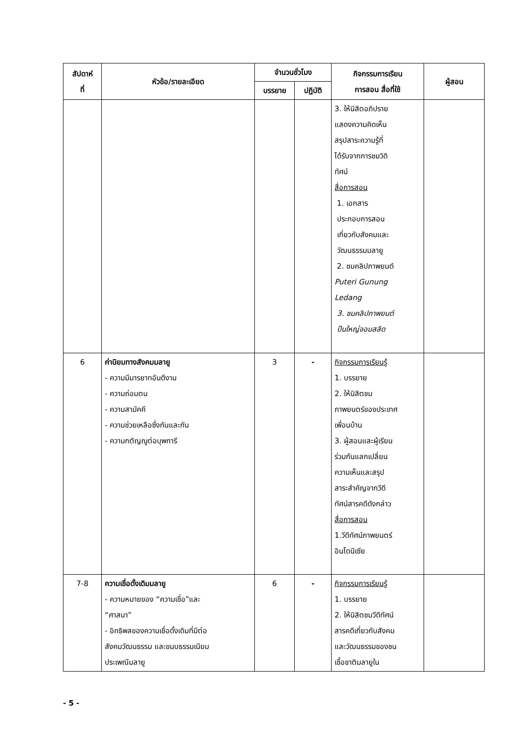| สัปดาห์ ที่ | หัวข้อ/รายละเอียด | จำนวนชั่วโมง | | กิจกรรมการเรียน การสอน สื่อที่ใช้ | ผู้สอน |
| --- | --- | --- | --- | --- | --- |
| | | บรรยาย | ปฏิบัติ | | |
| | | | | 3. ให้นิสิตอภิปราย แสดงความคิดเห็น สรุปสาระความรู้ที่ ได้รับจากการชมวิดิ ทัศน์ สื่อการสอน 1. เอกสาร ประกอบการสอน เกี่ยวกับสังคมและ วัฒนธรรมมลายู 2. ชมคลิปภาพยนต์ Puteri Gunung Ledang 3. ชมคลิปภาพยนต์ ปืนใหญ่จอมสลัด | |
| 6 | ค่านิยมทางสังคมมลายู - ความมีมารยาทอันดีงาม - ความถ่อมตน - ความสามัคคี - ความช่วยเหลือซึ่งกันและกัน - ความกตัญญูต่อบุพการี | 3 | - | กิจกรรมการเรียนรู้ 1. บรรยาย 2. ให้นิสิตชม ภาพยนตร์ของประเทศ เพื่อนบ้าน 3. ผู้สอนและผู้เรียน ร่วมกันแลกเปลี่ยน ความเห็นและสรุป สาระสำคัญจากวีดี ทัศน์สารคดีดังกล่าว สื่อการสอน 1.วีดีทัศน์ภาพยนตร์ อินโดนีเซีย | |
| 7-8 | ความเชื่อดั้งเดิมมลายู - ความหมายของ “ความเชื่อ”และ “ศาสนา” - อิทธิพลของความเชื่อดั้งเดิมที่มีต่อ สังคมวัฒนธรรม และขนบธรรมเนียม ประเพณีมลายู | 6 | - | กิจกรรมการเรียนรู้ 1. บรรยาย 2. ให้นิสิตชมวีดีทัศน์ สารคดีเกี่ยวกับสังคม และวัฒนธรรมของชน เชื้อชาติมลายูใน | |
- 5 -